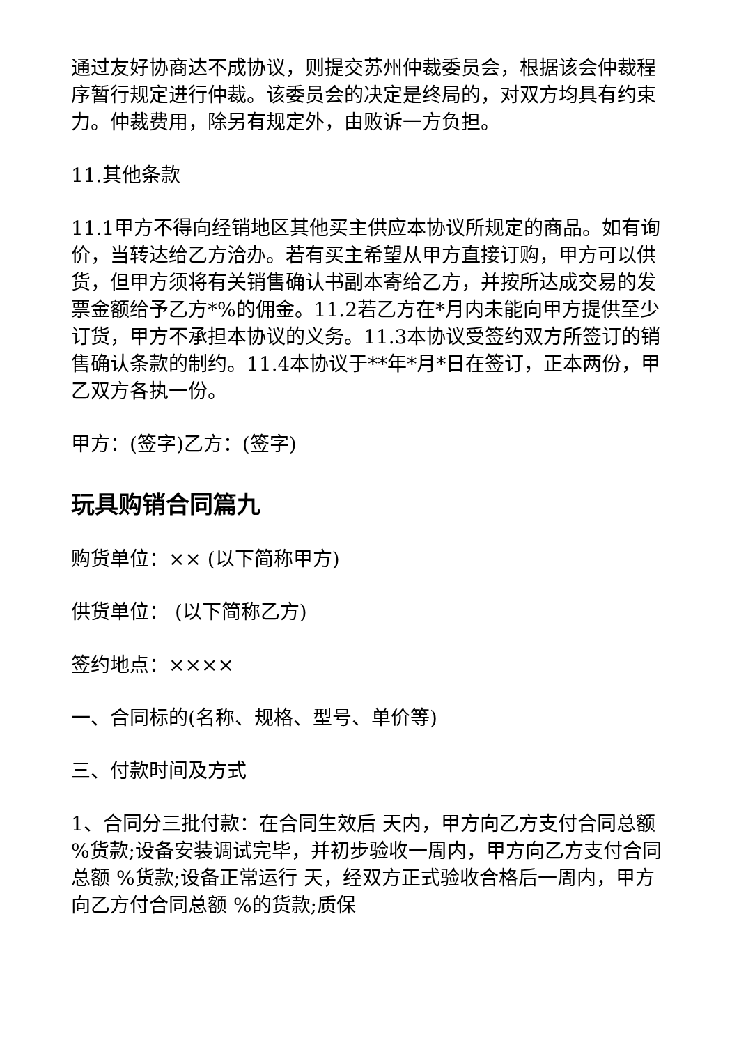通过友好协商达不成协议，则提交苏州仲裁委员会，根据该会仲裁程序暂行规定进行仲裁。该委员会的决定是终局的，对双方均具有约束力。仲裁费用，除另有规定外，由败诉一方负担。
11.其他条款
11.1甲方不得向经销地区其他买主供应本协议所规定的商品。如有询价，当转达给乙方洽办。若有买主希望从甲方直接订购，甲方可以供货，但甲方须将有关销售确认书副本寄给乙方，并按所达成交易的发票金额给予乙方*%的佣金。11.2若乙方在*月内未能向甲方提供至少订货，甲方不承担本协议的义务。11.3本协议受签约双方所签订的销售确认条款的制约。11.4本协议于**年*月*日在签订，正本两份，甲乙双方各执一份。
甲方：(签字)乙方：(签字)
玩具购销合同篇九
购货单位：×× (以下简称甲方)
供货单位： (以下简称乙方)
签约地点：××××
一、合同标的(名称、规格、型号、单价等)
三、付款时间及方式
1、合同分三批付款：在合同生效后 天内，甲方向乙方支付合同总额 %货款;设备安装调试完毕，并初步验收一周内，甲方向乙方支付合同总额 %货款;设备正常运行 天，经双方正式验收合格后一周内，甲方向乙方付合同总额 %的货款;质保